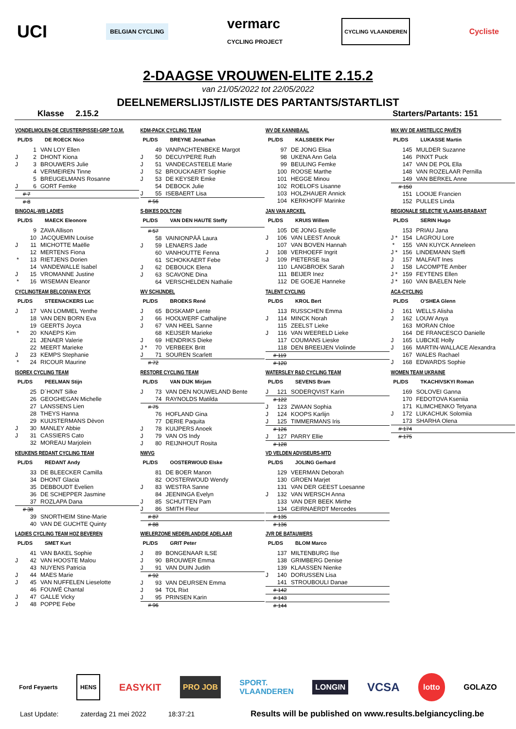UCI BELGIAN CYCLING vermarc
CYCLING PROJECT CYCLING VLAANDEREN Cycliste
2-DAAGSE VROUWEN-ELITE 2.15.2
van 21/05/2022 tot 22/05/2022
DEELNEMERSLIJST/LISTE DES PARTANTS/STARTLIST
Klasse 2.15.2 Starters/Partants: 151
VONDELMOLEN-DE CEUSTER/PISSEI-GRP T.O.M.
PL/DS DE ROECK Nico
| | 1 | VAN LOY Ellen |
| J | 2 | DHONT Kiona |
| J | 3 | BROUWERS Julie |
| | 4 | VERMEIREN Tinne |
| | 5 | BREUGELMANS Rosanne |
| J | 6 | GORT Femke |
| | # 7 | |
| | # 8 | |
BINGOAL-WB LADIES
PL/DS MAECK Eleonore
| | 9 | ZAVA Allison |
| | 10 | JACQUEMIN Louise |
| J | 11 | MICHOTTE Maëlle |
| | 12 | MERTENS Fiona |
| * | 13 | RIETJENS Dorien |
| | 14 | VANDEWALLE Isabel |
| J | 15 | VROMANNE Justine |
| * | 16 | WISEMAN Eleanor |
CYCLINGTEAM BELCO/VAN EYCK
PL/DS STEENACKERS Luc
| J | 17 | VAN LOMMEL Yenthe |
| | 18 | VAN DEN BORN Eva |
| | 19 | GEERTS Joyca |
| * | 20 | KNAEPS Kim |
| | 21 | JENAER Valerie |
| | 22 | MEERT Marieke |
| J | 23 | KEMPS Stephanie |
| * | 24 | RICOUR Maurine |
ISOREX CYCLING TEAM
PL/DS PEELMAN Stijn
| | 25 | D´HONT Silke |
| | 26 | GEOGHEGAN Michelle |
| | 27 | LANSSENS Lien |
| | 28 | THEYS Hanna |
| | 29 | KUIJSTERMANS Dèvon |
| J | 30 | MANLEY Abbie |
| J | 31 | CASSIERS Cato |
| | 32 | MOREAU Marjolein |
KEUKENS REDANT CYCLING TEAM
PL/DS REDANT Andy
| | 33 | DE BLEECKER Camilla |
| | 34 | DHONT Glacia |
| | 35 | DEBBOUDT Evelien |
| | 36 | DE SCHEPPER Jasmine |
| | 37 | ROZLAPA Dana |
| | # 38 | |
| | 39 | SNORTHEIM Stine-Marie |
| | 40 | VAN DE GUCHTE Quinty |
LADIES CYCLING TEAM HOZ BEVEREN
PL/DS SMET Kurt
| | 41 | VAN BAKEL Sophie |
| J | 42 | VAN HOOSTE Malou |
| | 43 | NUYENS Patricia |
| J | 44 | MAES Marie |
| J | 45 | VAN NUFFELEN Lieselotte |
| | 46 | FOUWÉ Chantal |
| J | 47 | GALLE Vicky |
| J | 48 | POPPE Febe |
KDM-PACK CYCLING TEAM
PL/DS BREYNE Jonathan
| | 49 | VANPACHTENBEKE Margot |
| J | 50 | DECUYPERE Ruth |
| J | 51 | VANDECASTEELE Marie |
| J | 52 | BROUCKAERT Sophie |
| J | 53 | DE KEYSER Emke |
| | 54 | DEBOCK Julie |
| J | 55 | ISEBAERT Lisa |
| | # 56 | |
S-BIKES DOLTCINI
PL/DS VAN DEN HAUTE Steffy
| | # 57 | |
| | 58 | VAINIONPÄÄ Laura |
| J | 59 | LENAERS Jade |
| | 60 | VANHOUTTE Fenna |
| | 61 | SCHOKKAERT Febe |
| J | 62 | DEBOUCK Elena |
| J | 63 | SCAVONE Dina |
| | 64 | VERSCHELDEN Nathalie |
WV SCHIJNDEL
PL/DS BROEKS René
| J | 65 | BOSKAMP Lente |
| J | 66 | HOOLWERF Cathalijne |
| J | 67 | VAN HEEL Sanne |
| | 68 | KEIJSER Marieke |
| J | 69 | HENDRIKS Dieke |
| J * | 70 | VERBEEK Britt |
| J | 71 | SOUREN Scarlett |
| | # 72 | |
RESTORE CYCLING TEAM
PL/DS VAN DIJK Mirjam
| J | 73 | VAN DEN NOUWELAND Bente |
| | 74 | RAYNOLDS Matilda |
| | # 75 | |
| | 76 | HOFLAND Gina |
| | 77 | DERIE Paquita |
| J | 78 | KUIJPERS Anoek |
| J | 79 | VAN OS Indy |
| J | 80 | REIJNHOUT Rosita |
NWVG
PL/DS OOSTERWOUD Elske
| | 81 | DE BOER Manon |
| | 82 | OOSTERWOUD Wendy |
| J | 83 | WESTRA Sanne |
| | 84 | JEENINGA Evelyn |
| J | 85 | SCHUTTEN Pam |
| J | 86 | SMITH Fleur |
| | # 87 | |
| | # 88 | |
WIELERZONE NEDERLAND/DE ADELAAR
PL/DS GRIT Peter
| J | 89 | BONGENAAR ILSE |
| J | 90 | BROUWER Emma |
| J | 91 | VAN DUIN Judith |
| | # 92 | |
| J | 93 | VAN DEURSEN Emma |
| J | 94 | TOL Rixt |
| J | 95 | PRINSEN Karin |
| | # 96 | |
WV DE KANNIBAAL
PL/DS KALSBEEK Pier
| | 97 | DE JONG Elisa |
| | 98 | UKENA Ann Gela |
| | 99 | BEULING Femke |
| | 100 | ROOSE Marthe |
| | 101 | HEGGE Minou |
| | 102 | ROELOFS Lisanne |
| | 103 | HOLZHAUER Annick |
| | 104 | KERKHOFF Marinke |
JAN VAN ARCKEL
PL/DS KRUIS Willem
| | 105 | DE JONG Estelle |
| J | 106 | VAN LEEST Anouk |
| | 107 | VAN BOVEN Hannah |
| J | 108 | VERHOEFF Ingrit |
| J | 109 | PIETERSE Isa |
| | 110 | LANGBROEK Sarah |
| | 111 | BEIJER Inez |
| | 112 | DE GOEJE Hanneke |
TALENT CYCLING
PL/DS KROL Bert
| | 113 | RUSSCHEN Emma |
| J | 114 | MINCK Norah |
| | 115 | ZEELST Lieke |
| J | 116 | VAN WEERELD Lieke |
| | 117 | COUMANS Lieske |
| | 118 | DEN BREEIJEN Violinde |
| | # 119 | |
| | # 120 | |
WATERSLEY R&D CYCLING TEAM
PL/DS SEVENS Bram
| J | 121 | SODERQVIST Karin |
| | # 122 | |
| J | 123 | ZWAAN Sophia |
| J | 124 | KOOPS Karlijn |
| J | 125 | TIMMERMANS Iris |
| | # 126 | |
| J | 127 | PARRY Ellie |
| | # 128 | |
VD VELDEN ADVISEURS-MTD
PL/DS JOLING Gerhard
| | 129 | VEERMAN Deborah |
| | 130 | GROEN Marjet |
| | 131 | VAN DER GEEST Loesanne |
| J | 132 | VAN WERSCH Anna |
| | 133 | VAN DER BEEK Mirthe |
| | 134 | GEIRNAERDT Mercedes |
| | # 135 | |
| | # 136 | |
JVR DE BATAUWERS
PL/DS BLOM Marco
| | 137 | MILTENBURG Ilse |
| | 138 | GRIMBERG Denise |
| | 139 | KLAASSEN Nienke |
| J | 140 | DORUSSEN Lisa |
| | 141 | STROUBOULI Danae |
| | # 142 | |
| | # 143 | |
| | # 144 | |
MIX WV DE AMSTEL/CC PAVÉ76
PL/DS LUKASSE Martin
| | 145 | MULDER Suzanne |
| | 146 | PINXT Puck |
| | 147 | VAN DE POL Ella |
| | 148 | VAN ROZELAAR Pernilla |
| | 149 | VAN BERKEL Anne |
| | # 150 | |
| | 151 | LOOIJE Francien |
| | 152 | PULLES Linda |
REGIONALE SELECTIE VLAAMS-BRABANT
PL/DS SERIN Hugo
| | 153 | PRIAU Jana |
| J * | 154 | LAGROU Lore |
| * | 155 | VAN KUYCK Anneleen |
| J * | 156 | LINDEMANN Steffi |
| J | 157 | MALFAIT Ines |
| J | 158 | LACOMPTE Amber |
| J * | 159 | FEYTENS Ellen |
| J * | 160 | VAN BAELEN Nele |
ACA-CYCLING
PL/DS O'SHEA Glenn
| J | 161 | WELLS Alisha |
| J | 162 | LOUW Anya |
| | 163 | MORAN Chloe |
| | 164 | DE FRANCESCO Danielle |
| J | 165 | LUBCKE Holly |
| J | 166 | MARTIN-WALLACE Alexandra |
| | 167 | WALES Rachael |
| J | 168 | EDWARDS Sophie |
WOMEN TEAM UKRAINE
PL/DS TKACHIVSKYI Roman
| | 169 | SOLOVEI Ganna |
| | 170 | FEDOTOVA Kseniia |
| | 171 | KLIMCHENKO Tetyana |
| J | 172 | LUKACHUK Solomiia |
| | 173 | SHARHA Olena |
| | # 174 | |
| | # 175 | |
Ford Feyaerts HENS EASYKIT PRO JOB SPORT.
VLAANDEREN LONGIN VCSA lotto GOLAZO
Last Update: zaterdag 21 mei 2022 18:37:21 Results will be published on www.results.belgiancycling.be